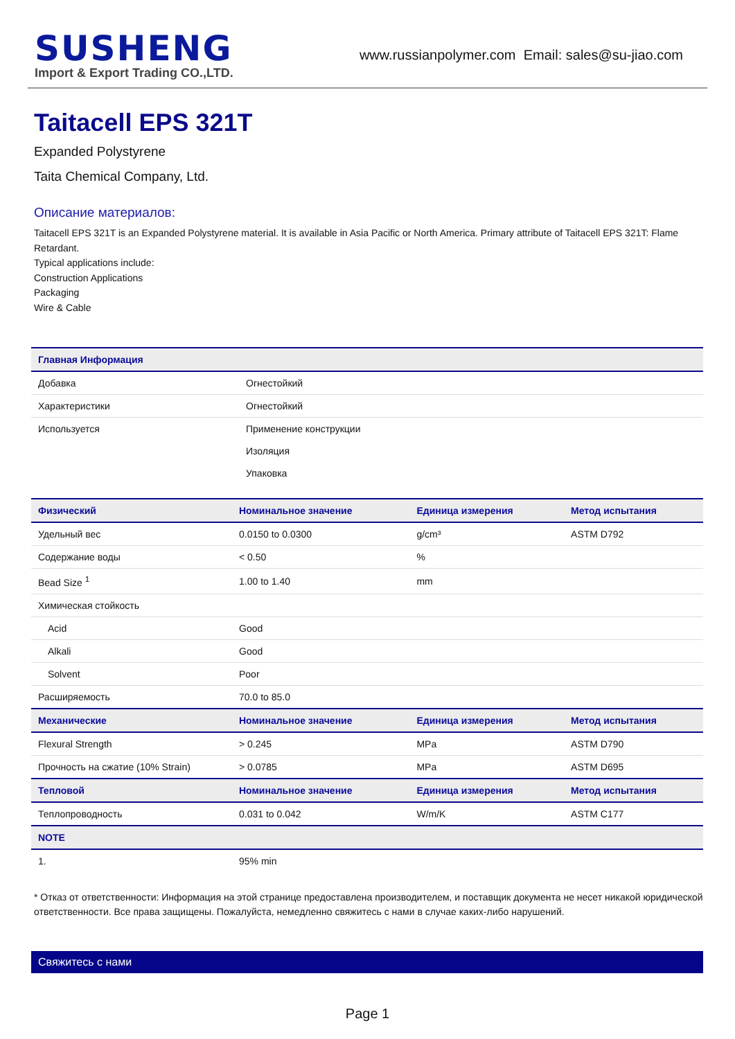SUSHENG
Import & Export Trading CO.,LTD.
www.russianpolymer.com Email: sales@su-jiao.com
Taitacell EPS 321T
Expanded Polystyrene
Taita Chemical Company, Ltd.
Описание материалов:
Taitacell EPS 321T is an Expanded Polystyrene material. It is available in Asia Pacific or North America. Primary attribute of Taitacell EPS 321T: Flame Retardant.
Typical applications include:
Construction Applications
Packaging
Wire & Cable
| Главная Информация | |
| --- | --- |
| Добавка | Огнестойкий |
| Характеристики | Огнестойкий |
| Используется | Применение конструкции |
| | Изоляция |
| | Упаковка |
| Физический | Номинальное значение | Единица измерения | Метод испытания |
| --- | --- | --- | --- |
| Удельный вес | 0.0150 to 0.0300 | g/cm³ | ASTM D792 |
| Содержание воды | < 0.50 | % | |
| Bead Size <sup>1</sup> | 1.00 to 1.40 | mm | |
| Химическая стойкость | | | |
| Acid | Good | | |
| Alkali | Good | | |
| Solvent | Poor | | |
| Расширяемость | 70.0 to 85.0 | | |
| Механические | Номинальное значение | Единица измерения | Метод испытания |
| Flexural Strength | > 0.245 | MPa | ASTM D790 |
| Прочность на сжатие (10% Strain) | > 0.0785 | MPa | ASTM D695 |
| Тепловой | Номинальное значение | Единица измерения | Метод испытания |
| Теплопроводность | 0.031 to 0.042 | W/m/K | ASTM C177 |
| NOTE | | | |
| 1. | 95% min | | |
* Отказ от ответственности: Информация на этой странице предоставлена производителем, и поставщик документа не несет никакой юридической ответственности. Все права защищены. Пожалуйста, немедленно свяжитесь с нами в случае каких-либо нарушений.
Свяжитесь с нами
Page 1